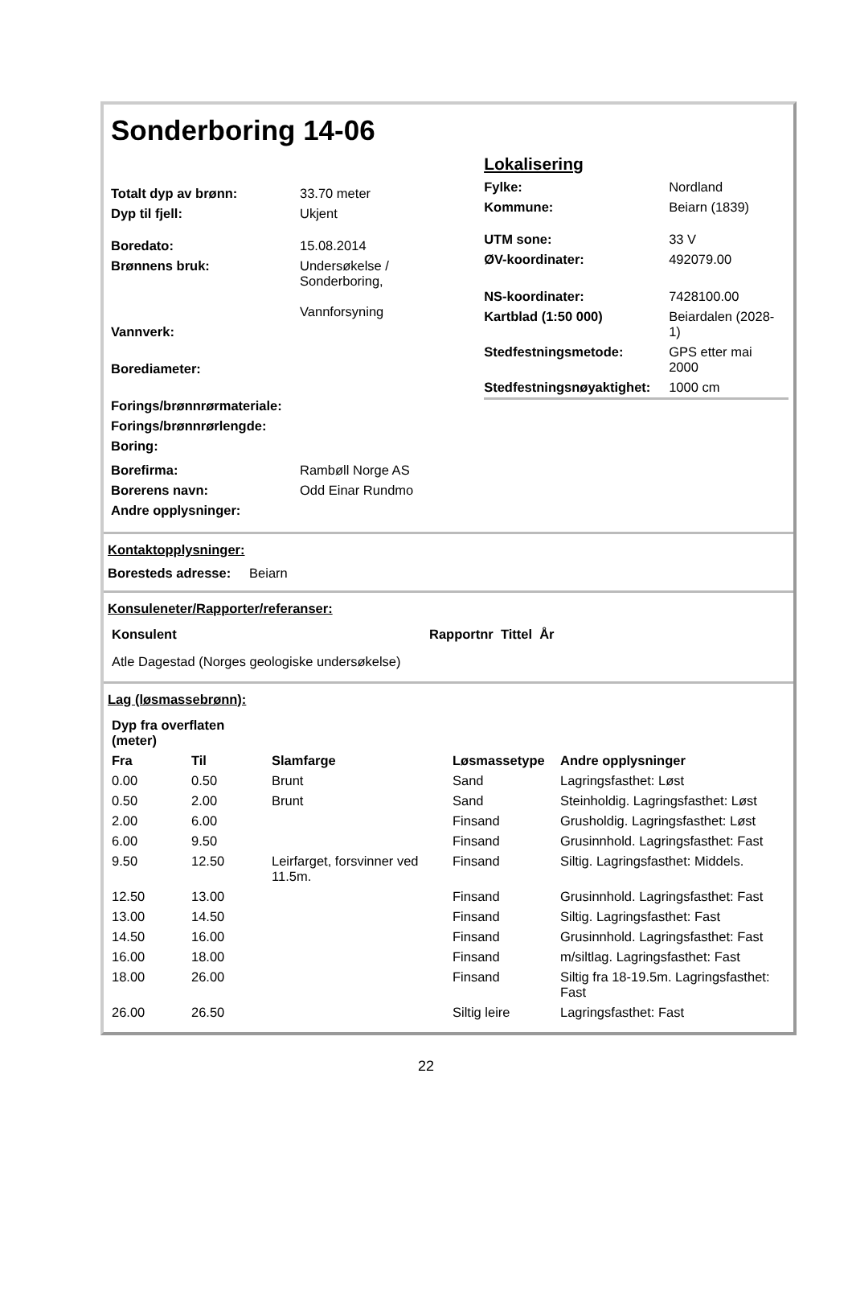Sonderboring 14-06
| Totalt dyp av brønn: | 33.70 meter |
| Dyp til fjell: | Ukjent |
| Boredato: | 15.08.2014 |
| Brønnens bruk: | Undersøkelse / Sonderboring, Vannforsyning |
| Vannverk: | |
| Borediameter: | |
| Forings/brønnrørmateriale: | |
| Forings/brønnrørlengde: | |
| Boring: | |
| Borefirma: | Rambøll Norge AS |
| Borerens navn: | Odd Einar Rundmo |
| Andre opplysninger: | |
Lokalisering
| Fylke: | Nordland |
| Kommune: | Beiarn (1839) |
| UTM sone: | 33 V |
| ØV-koordinater: | 492079.00 |
| NS-koordinater: | 7428100.00 |
| Kartblad (1:50 000) | Beiardalen (2028- 1) |
| Stedfestningsmetode: | GPS etter mai 2000 |
| Stedfestningsnøyaktighet: | 1000 cm |
Kontaktopplysninger:
Boresteds adresse: Beiarn
Konsuleneter/Rapporter/referanser:
| Konsulent | Rapportnr Tittel År |
| --- | --- |
| Atle Dagestad (Norges geologiske undersøkelse) | |
Lag (løsmassebrønn):
| Dyp fra overflaten (meter) | | | | |
| --- | --- | --- | --- | --- |
| Fra | Til | Slamfarge | Løsmassetype | Andre opplysninger |
| 0.00 | 0.50 | Brunt | Sand | Lagringsfasthet: Løst |
| 0.50 | 2.00 | Brunt | Sand | Steinholdig. Lagringsfasthet: Løst |
| 2.00 | 6.00 | | Finsand | Grusholdig. Lagringsfasthet: Løst |
| 6.00 | 9.50 | | Finsand | Grusinnhold. Lagringsfasthet: Fast |
| 9.50 | 12.50 | Leirfarget, forsvinner ved 11.5m. | Finsand | Siltig. Lagringsfasthet: Middels. |
| 12.50 | 13.00 | | Finsand | Grusinnhold. Lagringsfasthet: Fast |
| 13.00 | 14.50 | | Finsand | Siltig. Lagringsfasthet: Fast |
| 14.50 | 16.00 | | Finsand | Grusinnhold. Lagringsfasthet: Fast |
| 16.00 | 18.00 | | Finsand | m/siltlag. Lagringsfasthet: Fast |
| 18.00 | 26.00 | | Finsand | Siltig fra 18-19.5m. Lagringsfasthet: Fast |
| 26.00 | 26.50 | | Siltig leire | Lagringsfasthet: Fast |
22